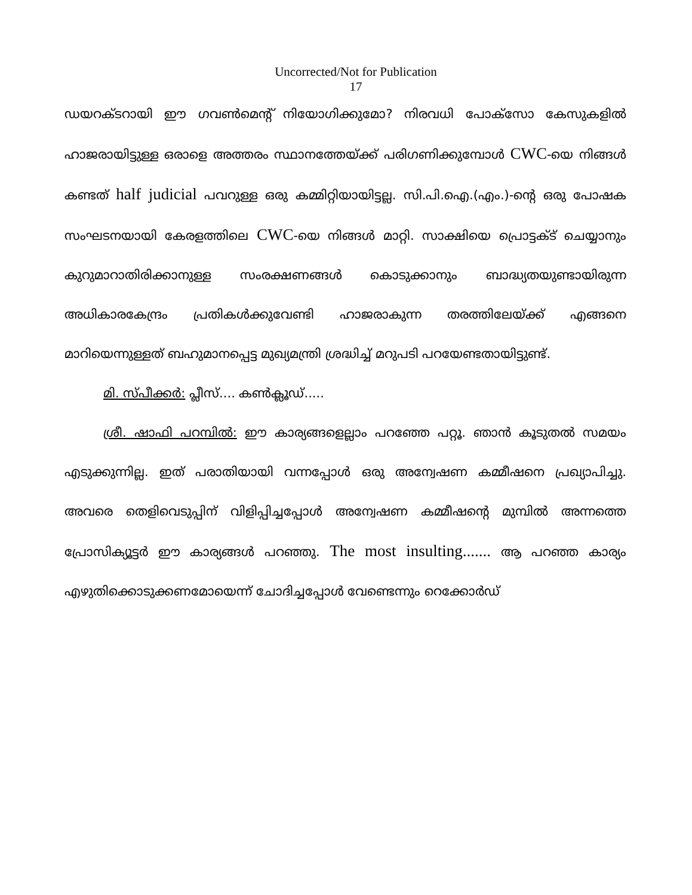Uncorrected/Not for Publication
17
ഡയറക്ടറായി ഈ ഗവൺമെന്റ് നിയോഗിക്കുമോ? നിരവധി പോക്സോ കേസുകളിൽ ഹാജരായിട്ടുള്ള ഒരാളെ അത്തരം സ്ഥാനത്തേയ്ക്ക് പരിഗണിക്കുമ്പോൾ CWC-യെ നിങ്ങൾ കണ്ടത് half judicial പവറുള്ള ഒരു കമ്മിറ്റിയായിട്ടല്ല. സി.പി.ഐ.(എം.)-ന്റെ ഒരു പോഷക സംഘടനയായി കേരളത്തിലെ CWC-യെ നിങ്ങൾ മാറ്റി. സാക്ഷിയെ പ്രൊട്ടക്ട് ചെയ്യാനും കുറുമാറാതിരിക്കാനുള്ള സംരക്ഷണങ്ങൾ കൊടുക്കാനും ബാദ്ധ്യതയുണ്ടായിരുന്ന അധികാരകേന്ദ്രം പ്രതികൾക്കുവേണ്ടി ഹാജരാകുന്ന തരത്തിലേയ്ക്ക് എങ്ങനെ മാറിയെന്നുള്ളത് ബഹുമാനപ്പെട്ട മുഖ്യമന്ത്രി ശ്രദ്ധിച്ച് മറുപടി പറയേണ്ടതായിട്ടുണ്ട്.
മി. സ്പീക്കർ: പ്ലീസ്.... കൺക്ലൂഡ്.....
ശ്രീ. ഷാഫി പറമ്പിൽ: ഈ കാര്യങ്ങളെല്ലാം പറഞ്ഞേ പറ്റൂ. ഞാൻ കൂടുതൽ സമയം എടുക്കുന്നില്ല. ഇത് പരാതിയായി വന്നപ്പോൾ ഒരു അന്വേഷണ കമ്മീഷനെ പ്രഖ്യാപിച്ചു. അവരെ തെളിവെടുപ്പിന് വിളിപ്പിച്ചപ്പോൾ അന്വേഷണ കമ്മീഷന്റെ മുമ്പിൽ അന്നത്തെ പ്രോസിക്യൂട്ടർ ഈ കാര്യങ്ങൾ പറഞ്ഞു. The most insulting....... ആ പറഞ്ഞ കാര്യം എഴുതിക്കൊടുക്കണമോയെന്ന് ചോദിച്ചപ്പോൾ വേണ്ടെന്നും റെക്കോർഡ്